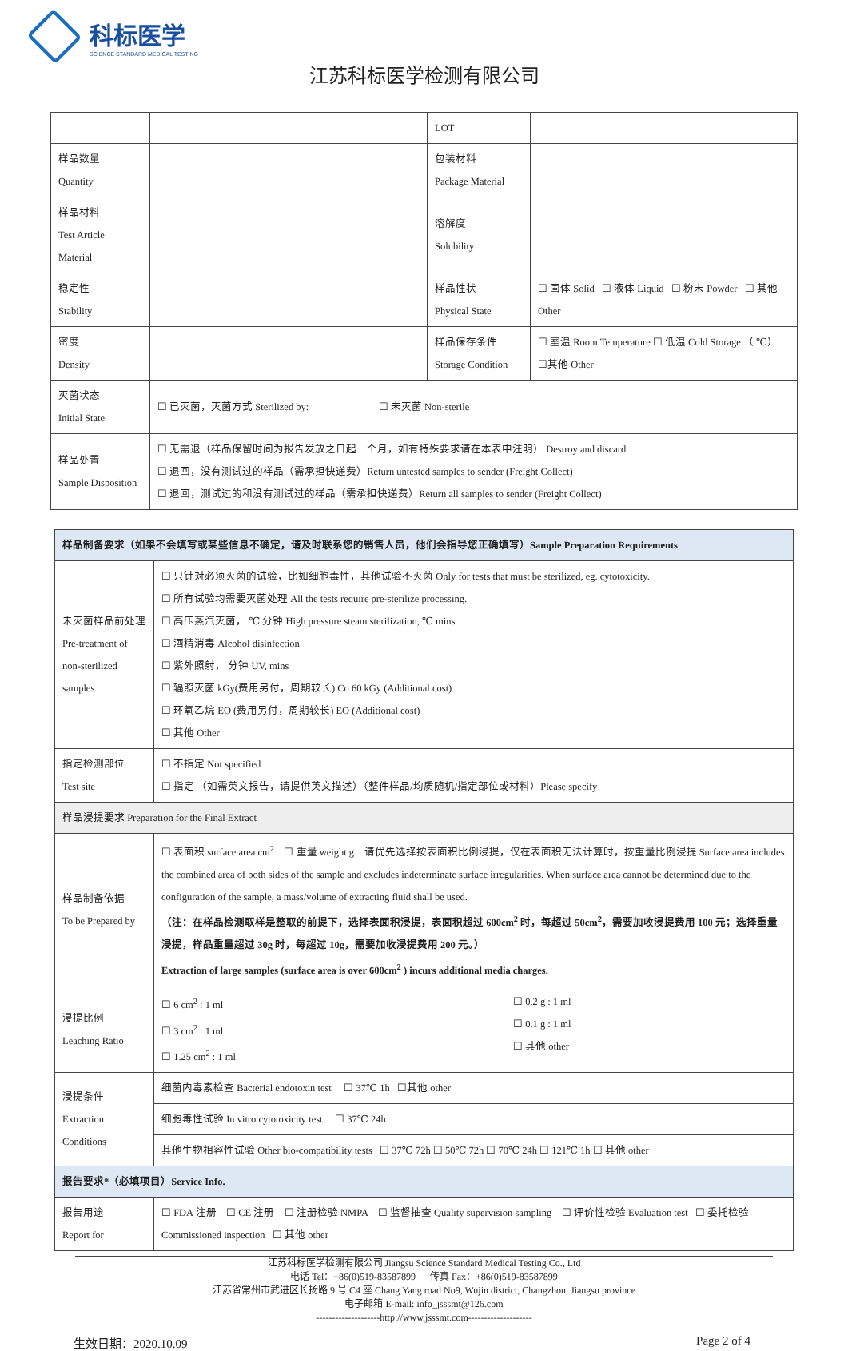科标医学
SCIENCE STANDARD MEDICAL TESTING
江苏科标医学检测有限公司
| | | LOT | |
| 样品数量 Quantity | | 包装材料 Package Material | |
| 样品材料 Test Article Material | | 溶解度 Solubility | |
| 稳定性 Stability | | 样品性状 Physical State | ☐ 固体 Solid ☐ 液体 Liquid ☐ 粉末 Powder ☐ 其他 Other |
| 密度 Density | | 样品保存条件 Storage Condition | ☐ 室温 Room Temperature ☐ 低温 Cold Storage （ ℃） ☐其他 Other |
| 灭菌状态 Initial State | ☐ 已灭菌，灭菌方式 Sterilized by: ☐ 未灭菌 Non-sterile | | |
| 样品处置 Sample Disposition | ☐ 无需退（样品保留时间为报告发放之日起一个月，如有特殊要求请在本表中注明） Destroy and discard ☐ 退回，没有测试过的样品（需承担快递费）Return untested samples to sender (Freight Collect) ☐ 退回，测试过的和没有测试过的样品（需承担快递费）Return all samples to sender (Freight Collect) | | |
| 样品制备要求（如果不会填写或某些信息不确定，请及时联系您的销售人员，他们会指导您正确填写）Sample Preparation Requirements | |
| 未灭菌样品前处理 Pre-treatment of non-sterilized samples | ☐ 只针对必须灭菌的试验，比如细胞毒性，其他试验不灭菌 Only for tests that must be sterilized, eg. cytotoxicity. ☐ 所有试验均需要灭菌处理 All the tests require pre-sterilize processing. ☐ 高压蒸汽灭菌， ℃ 分钟 High pressure steam sterilization, ℃ mins ☐ 酒精消毒 Alcohol disinfection ☐ 紫外照射， 分钟 UV, mins ☐ 辐照灭菌 kGy(费用另付，周期较长) Co 60 kGy (Additional cost) ☐ 环氧乙烷 EO (费用另付，周期较长) EO (Additional cost) ☐ 其他 Other |
| 指定检测部位 Test site | ☐ 不指定 Not specified ☐ 指定 （如需英文报告，请提供英文描述）（整件样品/均质随机/指定部位或材料）Please specify |
| 样品浸提要求 Preparation for the Final Extract | |
| 样品制备依据 To be Prepared by | ☐ 表面积 surface area cm<sup>2</sup> ☐ 重量 weight g 请优先选择按表面积比例浸提，仅在表面积无法计算时，按重量比例浸提 Surface area includes the combined area of both sides of the sample and excludes indeterminate surface irregularities. When surface area cannot be determined due to the configuration of the sample, a mass/volume of extracting fluid shall be used. （注：在样品检测取样是整取的前提下，选择表面积浸提，表面积超过 600cm<sup>2</sup> 时，每超过 50cm<sup>2</sup>，需要加收浸提费用 100 元；选择重量浸提，样品重量超过 30g 时，每超过 10g，需要加收浸提费用 200 元。） Extraction of large samples (surface area is over 600cm<sup>2</sup> ) incurs additional media charges. |
| 浸提比例 Leaching Ratio | ☐ 6 cm<sup>2</sup> : 1 ml ☐ 3 cm<sup>2</sup> : 1 ml ☐ 1.25 cm<sup>2</sup> : 1 ml ☐ 0.2 g : 1 ml ☐ 0.1 g : 1 ml ☐ 其他 other |
| 浸提条件 Extraction Conditions | 细菌内毒素检查 Bacterial endotoxin test ☐ 37℃ 1h ☐其他 other |
| | 细胞毒性试验 In vitro cytotoxicity test ☐ 37℃ 24h |
| | 其他生物相容性试验 Other bio-compatibility tests ☐ 37℃ 72h ☐ 50℃ 72h ☐ 70℃ 24h ☐ 121℃ 1h ☐ 其他 other |
| 报告要求*（必填项目）Service Info. | |
| 报告用途 Report for | ☐ FDA 注册 ☐ CE 注册 ☐ 注册检验 NMPA ☐ 监督抽查 Quality supervision sampling ☐ 评价性检验 Evaluation test ☐ 委托检验 Commissioned inspection ☐ 其他 other |
江苏科标医学检测有限公司 Jiangsu Science Standard Medical Testing Co., Ltd
电话 Tel：+86(0)519-83587899 传真 Fax：+86(0)519-83587899
江苏省常州市武进区长扬路 9 号 C4 座 Chang Yang road No9, Wujin district, Changzhou, Jiangsu province
电子邮箱 E-mail: info_jsssmt@126.com
--------------------http://www.jsssmt.com--------------------
生效日期：2020.10.09 Page 2 of 4